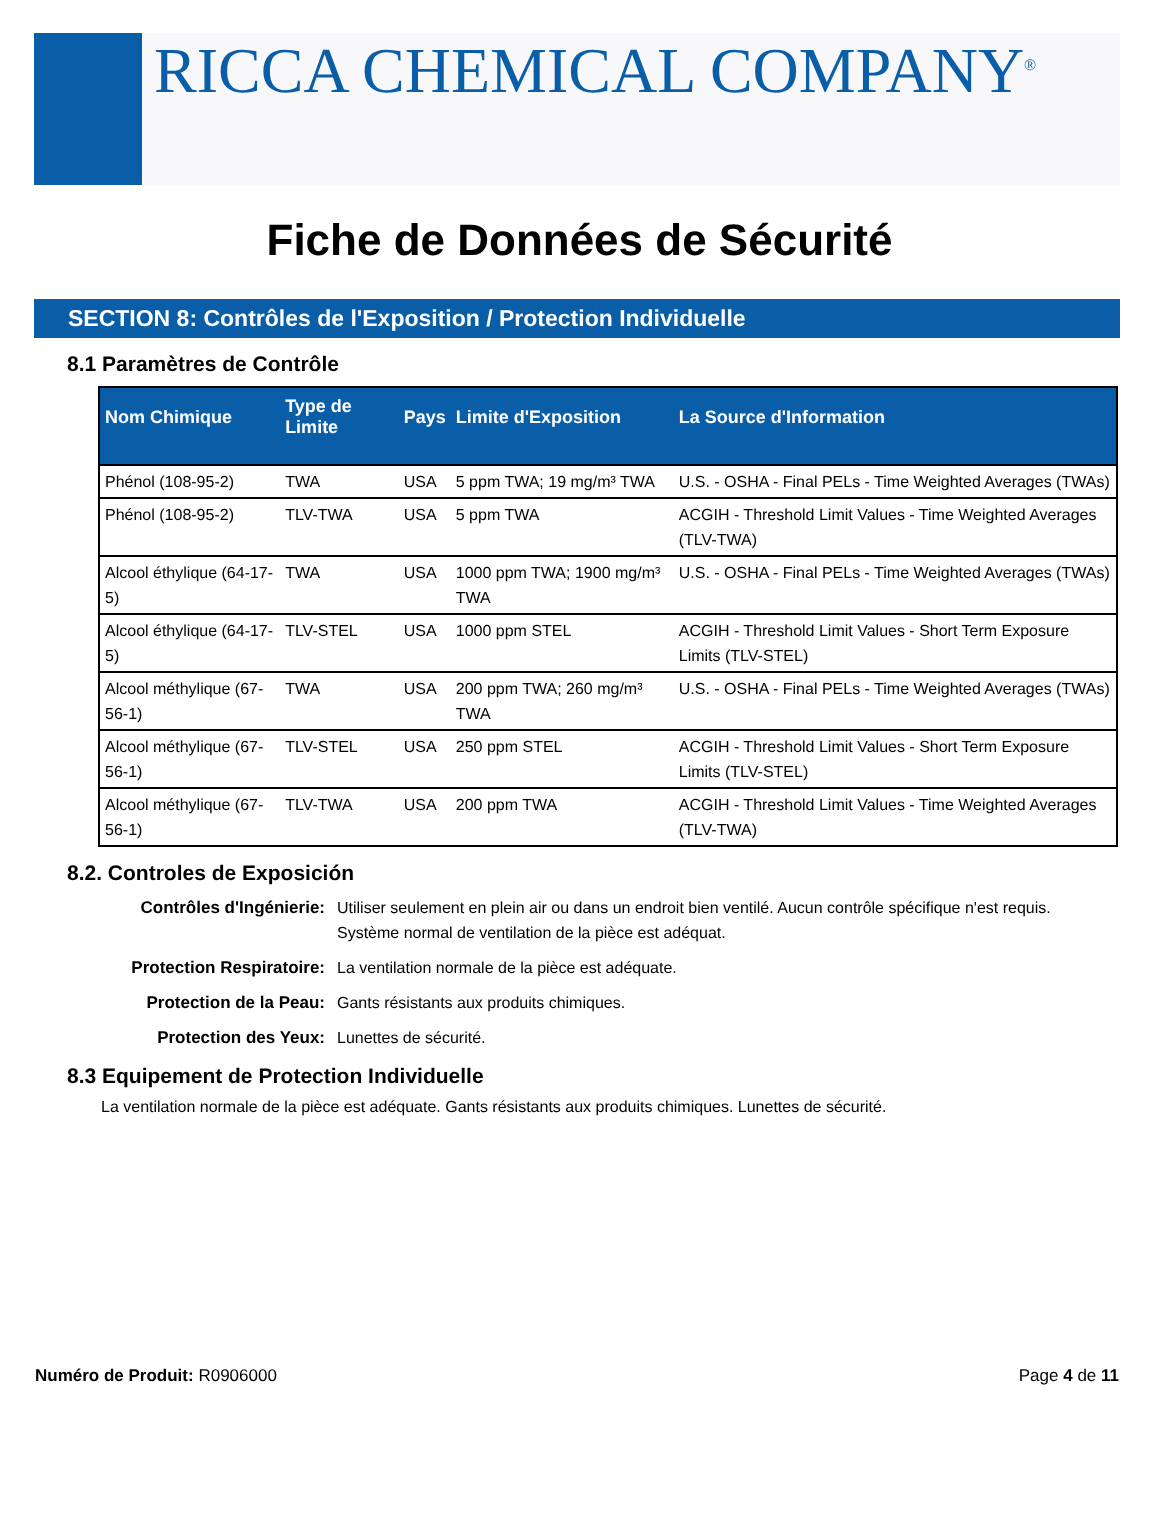RICCA CHEMICAL COMPANY<sup>®</sup>
Fiche de Données de Sécurité
SECTION 8: Contrôles de l'Exposition / Protection Individuelle
8.1 Paramètres de Contrôle
| Nom Chimique | Type de Limite | Pays | Limite d'Exposition | La Source d'Information |
| --- | --- | --- | --- | --- |
| Phénol (108-95-2) | TWA | USA | 5 ppm TWA; 19 mg/m³ TWA | U.S. - OSHA - Final PELs - Time Weighted Averages (TWAs) |
| Phénol (108-95-2) | TLV-TWA | USA | 5 ppm TWA | ACGIH - Threshold Limit Values - Time Weighted Averages (TLV-TWA) |
| Alcool éthylique (64-17-5) | TWA | USA | 1000 ppm TWA; 1900 mg/m³ TWA | U.S. - OSHA - Final PELs - Time Weighted Averages (TWAs) |
| Alcool éthylique (64-17-5) | TLV-STEL | USA | 1000 ppm STEL | ACGIH - Threshold Limit Values - Short Term Exposure Limits (TLV-STEL) |
| Alcool méthylique (67-56-1) | TWA | USA | 200 ppm TWA; 260 mg/m³ TWA | U.S. - OSHA - Final PELs - Time Weighted Averages (TWAs) |
| Alcool méthylique (67-56-1) | TLV-STEL | USA | 250 ppm STEL | ACGIH - Threshold Limit Values - Short Term Exposure Limits (TLV-STEL) |
| Alcool méthylique (67-56-1) | TLV-TWA | USA | 200 ppm TWA | ACGIH - Threshold Limit Values - Time Weighted Averages (TLV-TWA) |
8.2. Controles de Exposición
Contrôles d'Ingénierie: Utiliser seulement en plein air ou dans un endroit bien ventilé. Aucun contrôle spécifique n'est requis. Système normal de ventilation de la pièce est adéquat.
Protection Respiratoire: La ventilation normale de la pièce est adéquate.
Protection de la Peau: Gants résistants aux produits chimiques.
Protection des Yeux: Lunettes de sécurité.
8.3 Equipement de Protection Individuelle
La ventilation normale de la pièce est adéquate. Gants résistants aux produits chimiques. Lunettes de sécurité.
Numéro de Produit: R0906000 Page 4 de 11